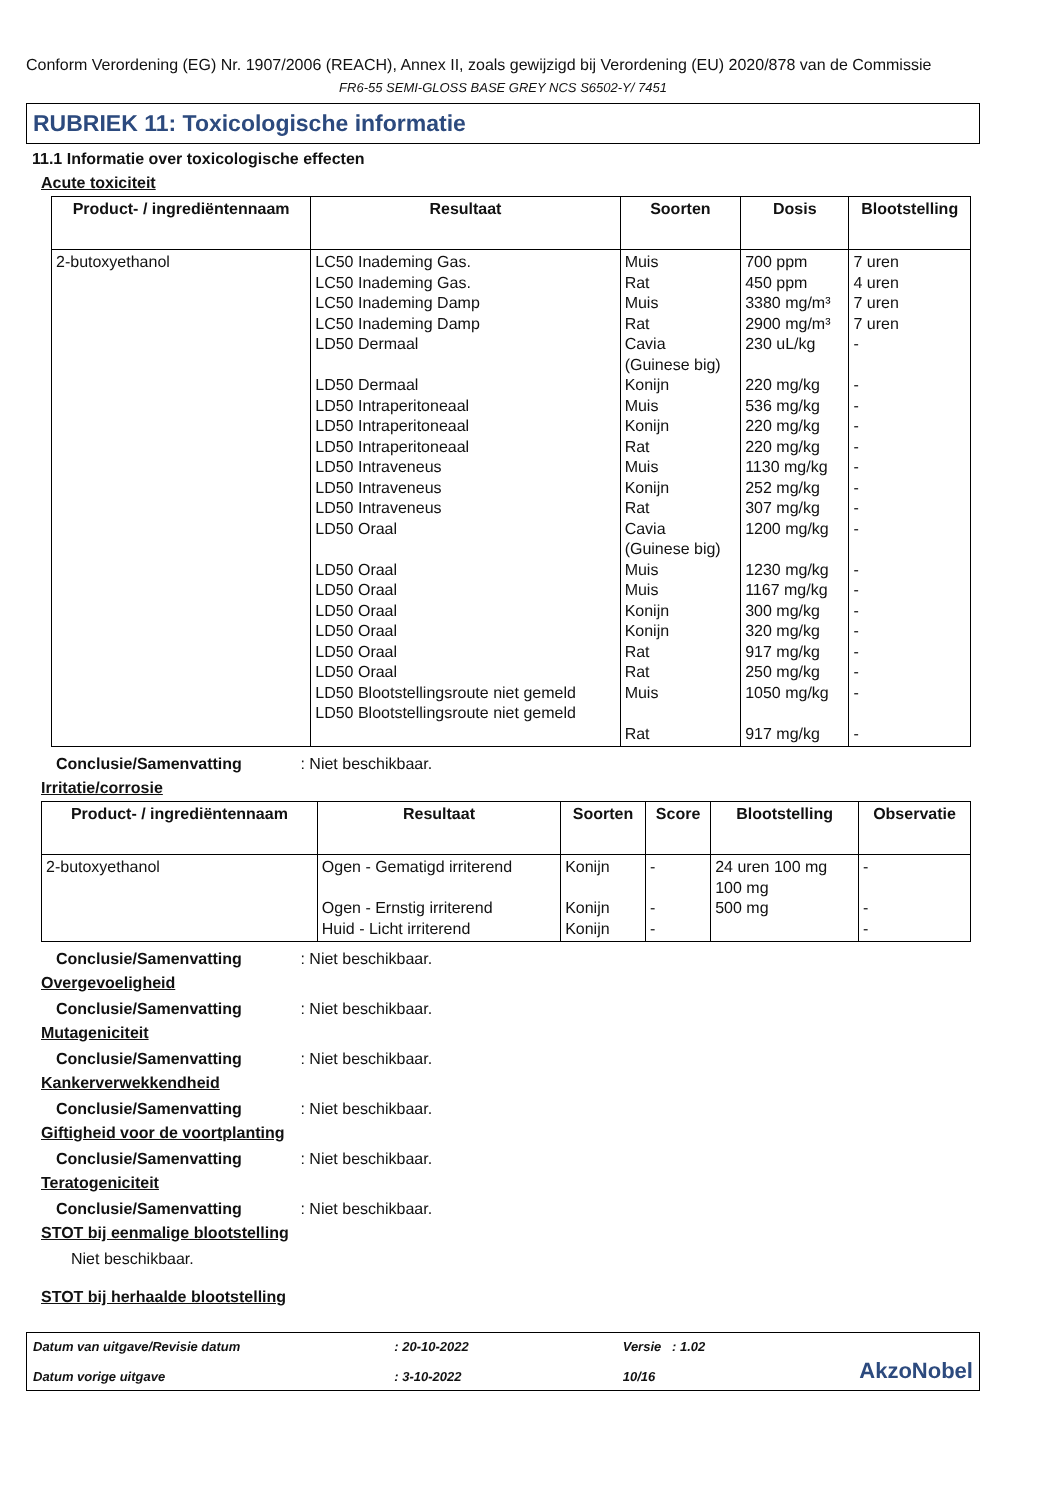Conform Verordening (EG) Nr. 1907/2006 (REACH), Annex II, zoals gewijzigd bij Verordening (EU) 2020/878 van de Commissie
FR6-55 SEMI-GLOSS BASE GREY NCS S6502-Y/ 7451
RUBRIEK 11: Toxicologische informatie
11.1 Informatie over toxicologische effecten
Acute toxiciteit
| Product- / ingrediëntennaam | Resultaat | Soorten | Dosis | Blootstelling |
| --- | --- | --- | --- | --- |
| 2-butoxyethanol | LC50 Inademing Gas. LC50 Inademing Gas. LC50 Inademing Damp LC50 Inademing Damp LD50 Dermaal LD50 Dermaal LD50 Intraperitoneaal LD50 Intraperitoneaal LD50 Intraperitoneaal LD50 Intraveneus LD50 Intraveneus LD50 Intraveneus LD50 Oraal LD50 Oraal LD50 Oraal LD50 Oraal LD50 Oraal LD50 Oraal LD50 Oraal LD50 Blootstellingsroute niet gemeld LD50 Blootstellingsroute niet gemeld | Muis Rat Muis Rat Cavia (Guinese big) Konijn Muis Konijn Rat Muis Konijn Rat Cavia (Guinese big) Muis Muis Konijn Konijn Rat Rat Muis Rat | 700 ppm 450 ppm 3380 mg/m³ 2900 mg/m³ 230 uL/kg 220 mg/kg 536 mg/kg 220 mg/kg 220 mg/kg 1130 mg/kg 252 mg/kg 307 mg/kg 1200 mg/kg 1230 mg/kg 1167 mg/kg 300 mg/kg 320 mg/kg 917 mg/kg 250 mg/kg 1050 mg/kg 917 mg/kg | 7 uren 4 uren 7 uren 7 uren - - - - - - - - - - - - - - - - - |
Conclusie/Samenvatting : Niet beschikbaar.
Irritatie/corrosie
| Product- / ingrediëntennaam | Resultaat | Soorten | Score | Blootstelling | Observatie |
| --- | --- | --- | --- | --- | --- |
| 2-butoxyethanol | Ogen - Gematigd irriterend Ogen - Ernstig irriterend Huid - Licht irriterend | Konijn Konijn Konijn | - - - | 24 uren 100 mg 100 mg 500 mg | - - - |
Conclusie/Samenvatting : Niet beschikbaar.
Overgevoeligheid
Conclusie/Samenvatting : Niet beschikbaar.
Mutageniciteit
Conclusie/Samenvatting : Niet beschikbaar.
Kankerverwekkendheid
Conclusie/Samenvatting : Niet beschikbaar.
Giftigheid voor de voortplanting
Conclusie/Samenvatting : Niet beschikbaar.
Teratogeniciteit
Conclusie/Samenvatting : Niet beschikbaar.
STOT bij eenmalige blootstelling
Niet beschikbaar.
STOT bij herhaalde blootstelling
Datum van uitgave/Revisie datum
Datum vorige uitgave
: 20-10-2022
: 3-10-2022
Versie : 1.02
10/16
AkzoNobel